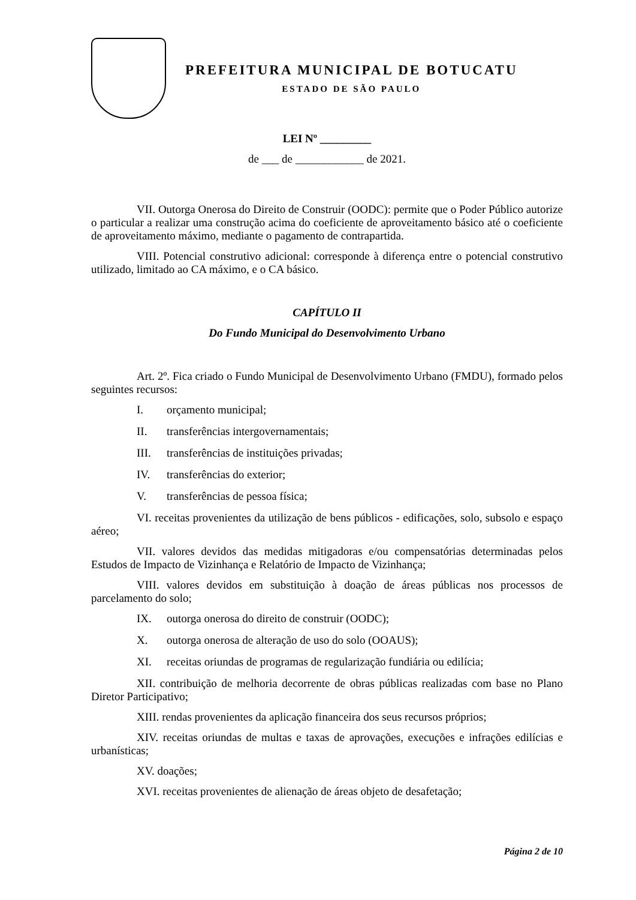PREFEITURA MUNICIPAL DE BOTUCATU
ESTADO DE SÃO PAULO
LEI Nº _________
de ___ de ____________ de 2021.
VII. Outorga Onerosa do Direito de Construir (OODC): permite que o Poder Público autorize o particular a realizar uma construção acima do coeficiente de aproveitamento básico até o coeficiente de aproveitamento máximo, mediante o pagamento de contrapartida.
VIII. Potencial construtivo adicional: corresponde à diferença entre o potencial construtivo utilizado, limitado ao CA máximo, e o CA básico.
CAPÍTULO II
Do Fundo Municipal do Desenvolvimento Urbano
Art. 2º. Fica criado o Fundo Municipal de Desenvolvimento Urbano (FMDU), formado pelos seguintes recursos:
I. orçamento municipal;
II. transferências intergovernamentais;
III. transferências de instituições privadas;
IV. transferências do exterior;
V. transferências de pessoa física;
VI. receitas provenientes da utilização de bens públicos - edificações, solo, subsolo e espaço aéreo;
VII. valores devidos das medidas mitigadoras e/ou compensatórias determinadas pelos Estudos de Impacto de Vizinhança e Relatório de Impacto de Vizinhança;
VIII. valores devidos em substituição à doação de áreas públicas nos processos de parcelamento do solo;
IX. outorga onerosa do direito de construir (OODC);
X. outorga onerosa de alteração de uso do solo (OOAUS);
XI. receitas oriundas de programas de regularização fundiária ou edilícia;
XII. contribuição de melhoria decorrente de obras públicas realizadas com base no Plano Diretor Participativo;
XIII. rendas provenientes da aplicação financeira dos seus recursos próprios;
XIV. receitas oriundas de multas e taxas de aprovações, execuções e infrações edilícias e urbanísticas;
XV. doações;
XVI. receitas provenientes de alienação de áreas objeto de desafetação;
Página 2 de 10